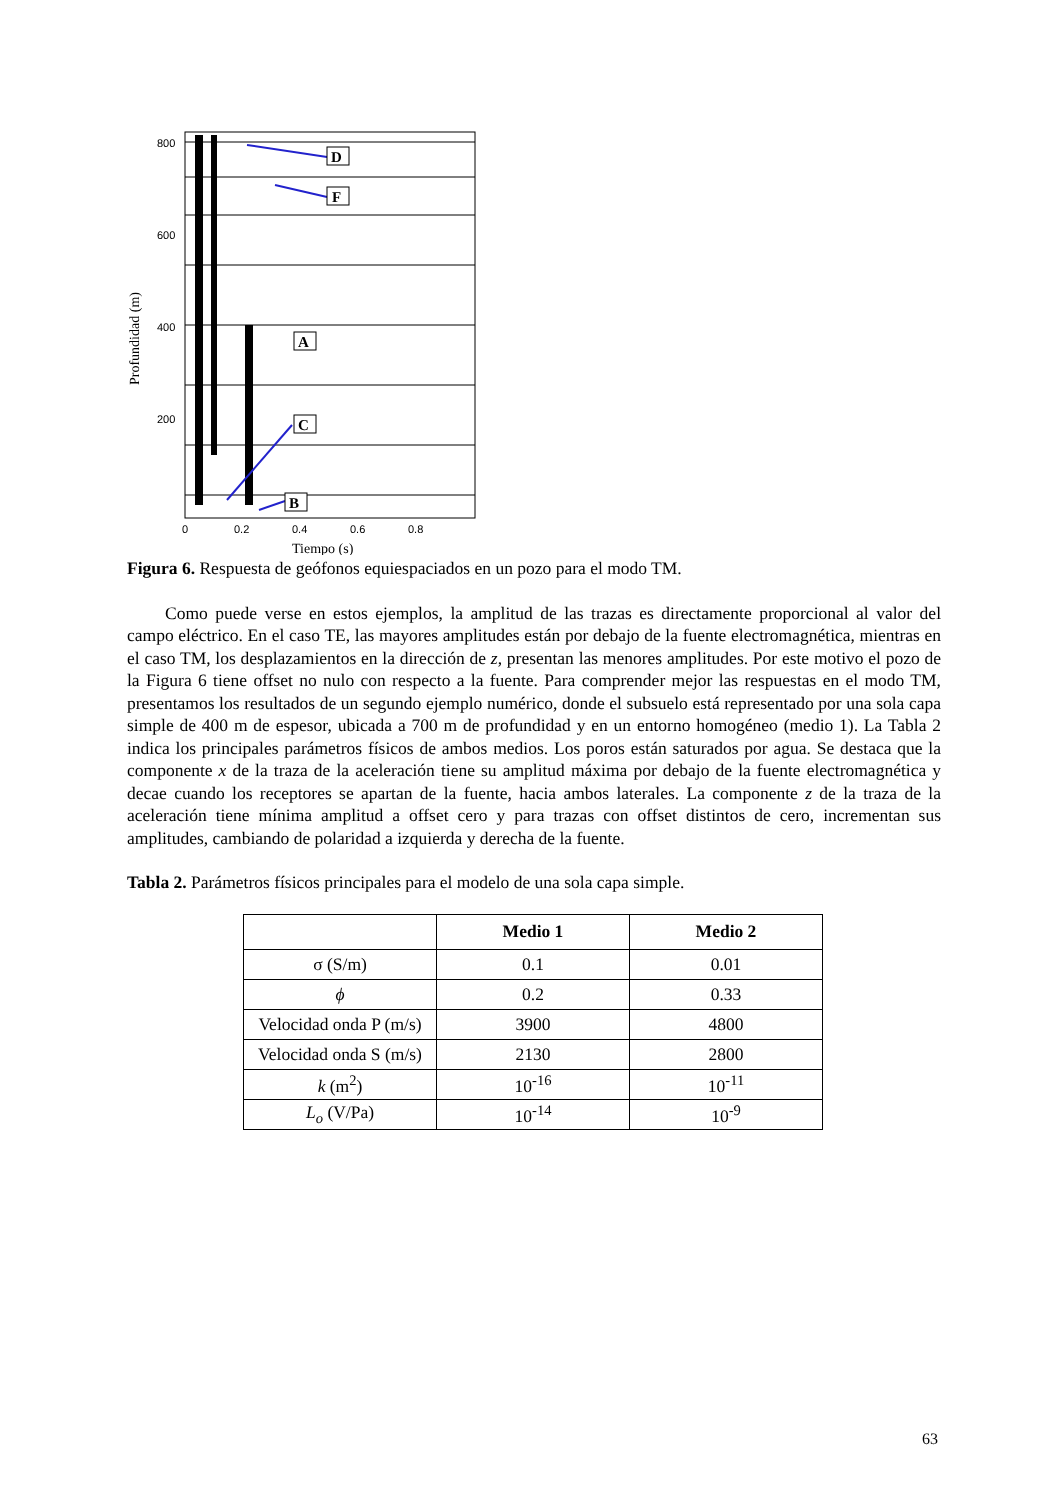Profundidad (m)
800
600
400
200
0
0.2
0.4
0.6
0.8
Tiempo (s)
D
F
A
C
B
Figura 6. Respuesta de geófonos equiespaciados en un pozo para el modo TM.
Como puede verse en estos ejemplos, la amplitud de las trazas es directamente proporcional al valor del campo eléctrico. En el caso TE, las mayores amplitudes están por debajo de la fuente electromagnética, mientras en el caso TM, los desplazamientos en la dirección de z, presentan las menores amplitudes. Por este motivo el pozo de la Figura 6 tiene offset no nulo con respecto a la fuente. Para comprender mejor las respuestas en el modo TM, presentamos los resultados de un segundo ejemplo numérico, donde el subsuelo está representado por una sola capa simple de 400 m de espesor, ubicada a 700 m de profundidad y en un entorno homogéneo (medio 1). La Tabla 2 indica los principales parámetros físicos de ambos medios. Los poros están saturados por agua. Se destaca que la componente x de la traza de la aceleración tiene su amplitud máxima por debajo de la fuente electromagnética y decae cuando los receptores se apartan de la fuente, hacia ambos laterales. La componente z de la traza de la aceleración tiene mínima amplitud a offset cero y para trazas con offset distintos de cero, incrementan sus amplitudes, cambiando de polaridad a izquierda y derecha de la fuente.
Tabla 2. Parámetros físicos principales para el modelo de una sola capa simple.
| | Medio 1 | Medio 2 |
| --- | --- | --- |
| σ (S/m) | 0.1 | 0.01 |
| ϕ | 0.2 | 0.33 |
| Velocidad onda P (m/s) | 3900 | 4800 |
| Velocidad onda S (m/s) | 2130 | 2800 |
| k (m<sup>2</sup>) | 10<sup>-16</sup> | 10<sup>-11</sup> |
| L<sub>o</sub> (V/Pa) | 10<sup>-14</sup> | 10<sup>-9</sup> |
63